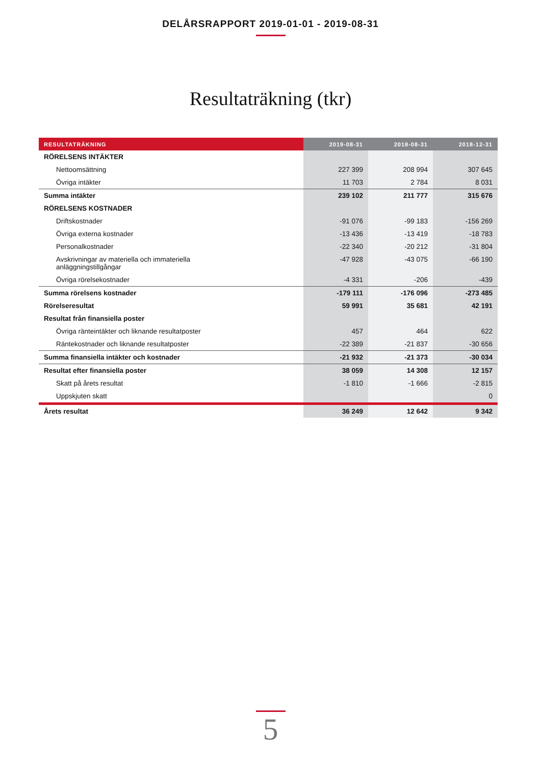DELÅRSRAPPORT 2019-01-01 - 2019-08-31
Resultaträkning (tkr)
| RESULTATRÄKNING | 2019-08-31 | 2018-08-31 | 2018-12-31 |
| --- | --- | --- | --- |
| RÖRELSENS INTÄKTER | | | |
| Nettoomsättning | 227 399 | 208 994 | 307 645 |
| Övriga intäkter | 11 703 | 2 784 | 8 031 |
| Summa intäkter | 239 102 | 211 777 | 315 676 |
| RÖRELSENS KOSTNADER | | | |
| Driftskostnader | -91 076 | -99 183 | -156 269 |
| Övriga externa kostnader | -13 436 | -13 419 | -18 783 |
| Personalkostnader | -22 340 | -20 212 | -31 804 |
| Avskrivningar av materiella och immateriella anläggningstillgångar | -47 928 | -43 075 | -66 190 |
| Övriga rörelsekostnader | -4 331 | -206 | -439 |
| Summa rörelsens kostnader | -179 111 | -176 096 | -273 485 |
| Rörelseresultat | 59 991 | 35 681 | 42 191 |
| Resultat från finansiella poster | | | |
| Övriga ränteintäkter och liknande resultatposter | 457 | 464 | 622 |
| Räntekostnader och liknande resultatposter | -22 389 | -21 837 | -30 656 |
| Summa finansiella intäkter och kostnader | -21 932 | -21 373 | -30 034 |
| Resultat efter finansiella poster | 38 059 | 14 308 | 12 157 |
| Skatt på årets resultat | -1 810 | -1 666 | -2 815 |
| Uppskjuten skatt | | | 0 |
| Årets resultat | 36 249 | 12 642 | 9 342 |
5